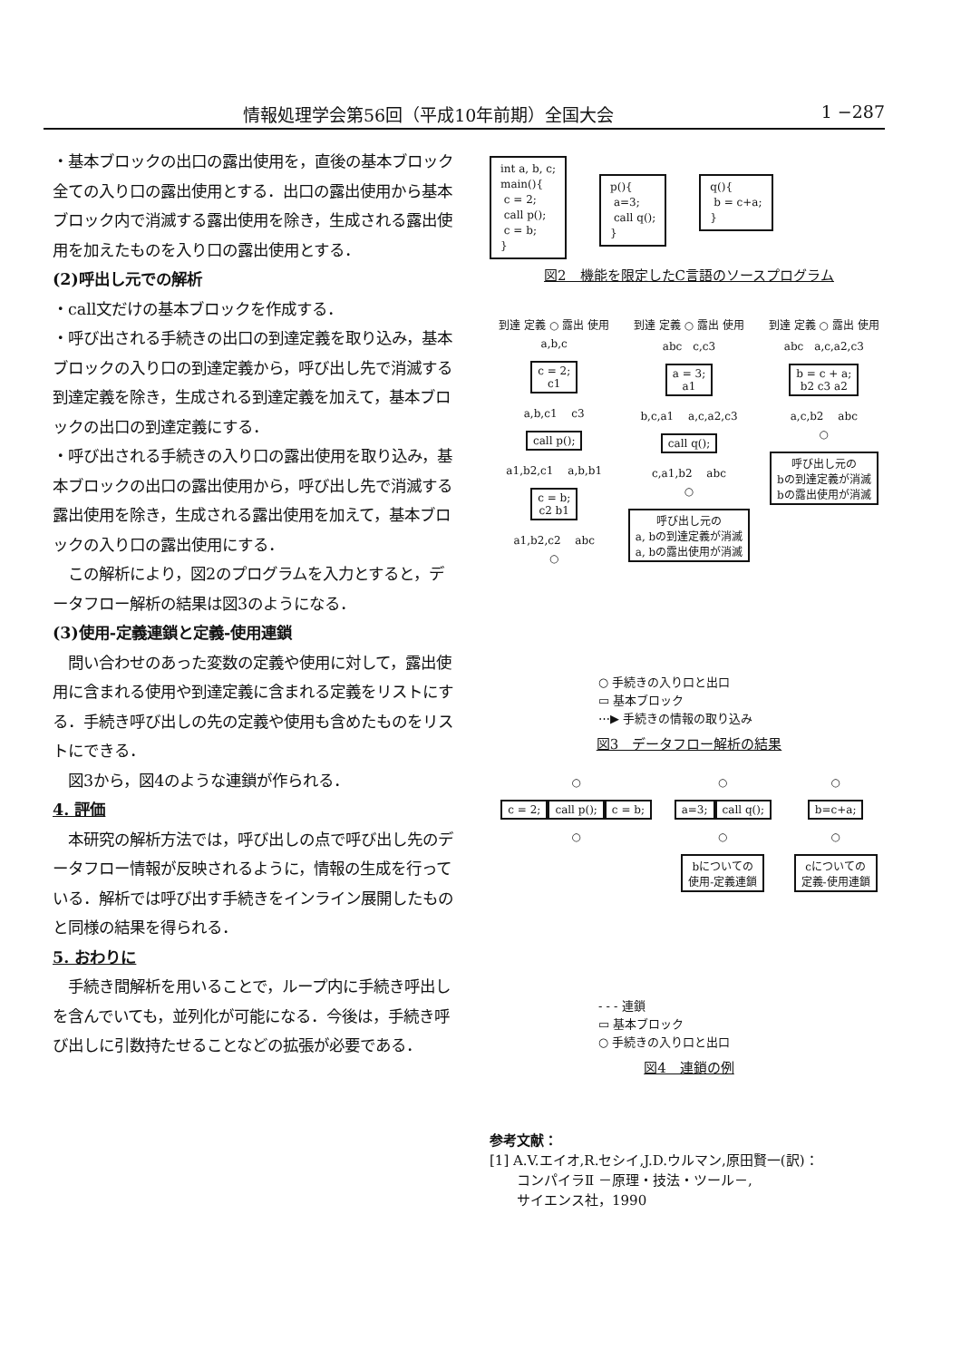情報処理学会第56回（平成10年前期）全国大会 1 −287
・基本ブロックの出口の露出使用を，直後の基本ブロック全ての入り口の露出使用とする．出口の露出使用から基本ブロック内で消滅する露出使用を除き，生成される露出使用を加えたものを入り口の露出使用とする．
(2)呼出し元での解析
・call文だけの基本ブロックを作成する．
・呼び出される手続きの出口の到達定義を取り込み，基本ブロックの入り口の到達定義から，呼び出し先で消滅する到達定義を除き，生成される到達定義を加えて，基本ブロックの出口の到達定義にする．
・呼び出される手続きの入り口の露出使用を取り込み，基本ブロックの出口の露出使用から，呼び出し先で消滅する露出使用を除き，生成される露出使用を加えて，基本ブロックの入り口の露出使用にする．
　この解析により，図2のプログラムを入力とすると，データフロー解析の結果は図3のようになる．
(3)使用-定義連鎖と定義-使用連鎖
　問い合わせのあった変数の定義や使用に対して，露出使用に含まれる使用や到達定義に含まれる定義をリストにする．手続き呼び出しの先の定義や使用も含めたものをリストにできる．
　図3から，図4のような連鎖が作られる．
4. 評価
　本研究の解析方法では，呼び出しの点で呼び出し先のデータフロー情報が反映されるように，情報の生成を行っている．解析では呼び出す手続きをインライン展開したものと同様の結果を得られる．
5. おわりに
　手続き間解析を用いることで，ループ内に手続き呼出しを含んでいても，並列化が可能になる．今後は，手続き呼び出しに引数持たせることなどの拡張が必要である．
int a, b, c;
main(){
c = 2;
call p();
c = b;
} p(){
a=3;
call q();
} q(){
b = c+a;
}
図2　機能を限定したC言語のソースプログラム
到達 定義 ○ 露出 使用
a,b,c
c = 2;
c1
a,b,c1 　c3
call p();
a1,b2,c1 　a,b,b1
c = b;
c2 b1
a1,b2,c2 　abc
○
到達 定義 ○ 露出 使用
abc　c,c3
a = 3;
a1
b,c,a1 　a,c,a2,c3
call q();
c,a1,b2 　abc
○
呼び出し元の
a, bの到達定義が消滅
a, bの露出使用が消滅
到達 定義 ○ 露出 使用
abc　a,c,a2,c3
b = c + a;
b2 c3 a2
a,c,b2 　abc
○
呼び出し元の
bの到達定義が消滅
bの露出使用が消滅
○ 手続きの入り口と出口
▭ 基本ブロック
⋯▶ 手続きの情報の取り込み
図3　データフロー解析の結果
○
c = 2; call p(); c = b;
○
○
a=3; call q();
○
bについての
使用-定義連鎖
○
b=c+a;
○
cについての
定義-使用連鎖
- - - 連鎖
▭ 基本ブロック
○ 手続きの入り口と出口
図4　連鎖の例
参考文献：
[1] A.V.エイオ,R.セシイ,J.D.ウルマン,原田賢一(訳)：
　　コンパイラⅡ －原理・技法・ツール－,
　　サイエンス社，1990